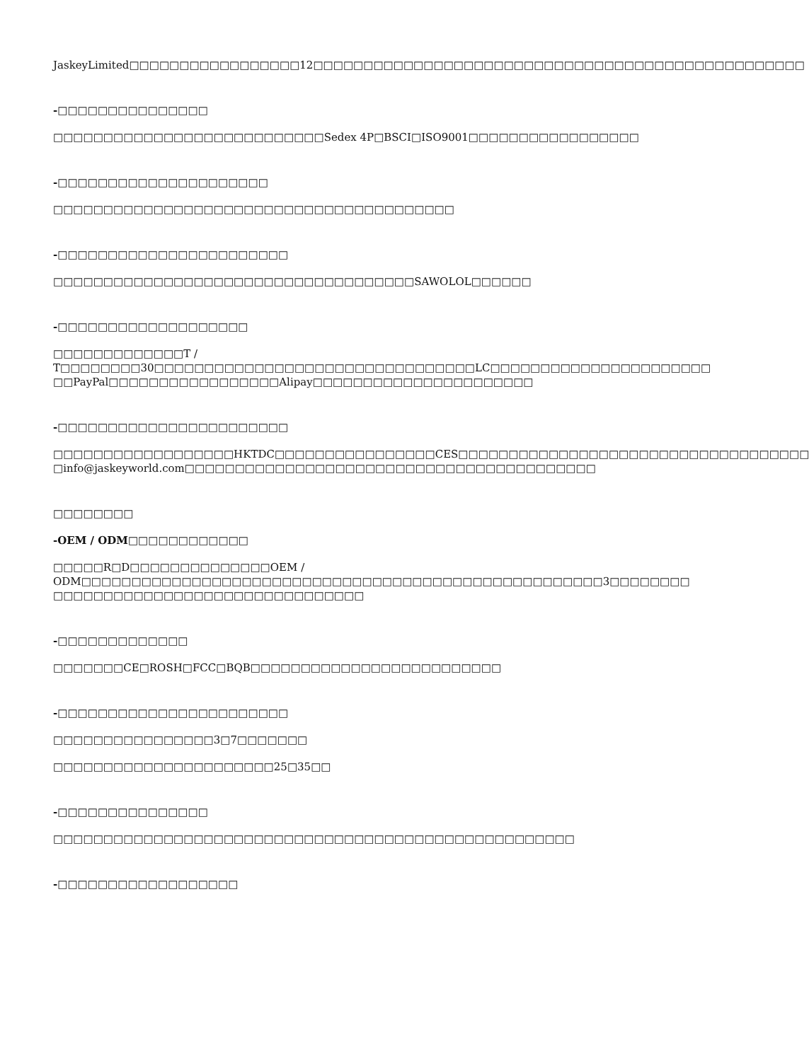JaskeyLimited□□□□□□□□□□□□□□□□□12□□□□□□□□□□□□□□□□□□□□□□□□□□□□□□□□□□□□□□□□□□□□□□□□□
-□□□□□□□□□□□□□□□
□□□□□□□□□□□□□□□□□□□□□□□□□□□Sedex 4P□BSCI□ISO9001□□□□□□□□□□□□□□□□□
-□□□□□□□□□□□□□□□□□□□□□
□□□□□□□□□□□□□□□□□□□□□□□□□□□□□□□□□□□□□□□□
-□□□□□□□□□□□□□□□□□□□□□□□
□□□□□□□□□□□□□□□□□□□□□□□□□□□□□□□□□□□□SAWOLOL□□□□□□
-□□□□□□□□□□□□□□□□□□□
□□□□□□□□□□□□□T / T□□□□□□□□30□□□□□□□□□□□□□□□□□□□□□□□□□□□□□□□□LC□□□□□□□□□□□□□□□□□□□□□□
□□PayPal□□□□□□□□□□□□□□□□□Alipay□□□□□□□□□□□□□□□□□□□□□□
-□□□□□□□□□□□□□□□□□□□□□□□
□□□□□□□□□□□□□□□□□□HKTDC□□□□□□□□□□□□□□□□CES□□□□□□□□□□□□□□□□□□□□□□□□□□□□□□□□□□□
□info@jaskeyworld.com□□□□□□□□□□□□□□□□□□□□□□□□□□□□□□□□□□□□□□□□□
□□□□□□□□
-OEM / ODM□□□□□□□□□□□□
□□□□□R□D□□□□□□□□□□□□□□OEM / ODM□□□□□□□□□□□□□□□□□□□□□□□□□□□□□□□□□□□□□□□□□□□□□□□□□□□□3□□□□□□□□
□□□□□□□□□□□□□□□□□□□□□□□□□□□□□□□
-□□□□□□□□□□□□□
□□□□□□□CE□ROSH□FCC□BQB□□□□□□□□□□□□□□□□□□□□□□□□□
-□□□□□□□□□□□□□□□□□□□□□□□
□□□□□□□□□□□□□□□□3□7□□□□□□□
□□□□□□□□□□□□□□□□□□□□□□25□35□□
-□□□□□□□□□□□□□□□
□□□□□□□□□□□□□□□□□□□□□□□□□□□□□□□□□□□□□□□□□□□□□□□□□□□□
-□□□□□□□□□□□□□□□□□□